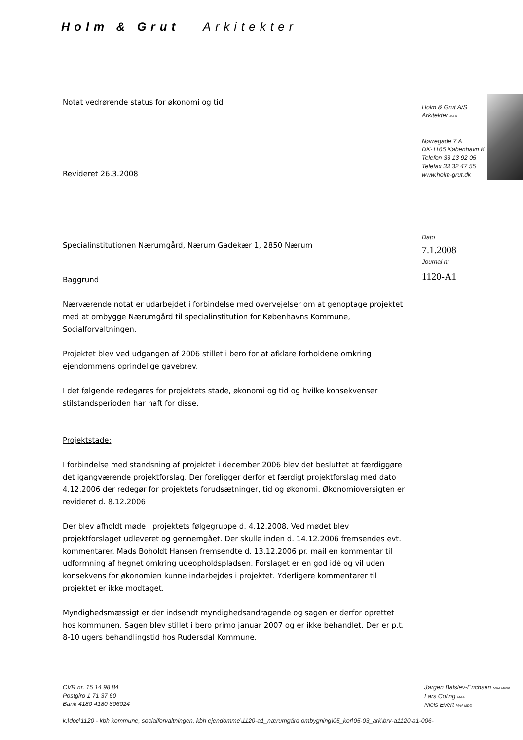Holm & Grut Arkitekter
Holm & Grut A/S
Arkitekter MAA
Nørregade 7 A
DK-1165 København K
Telefon 33 13 92 05
Telefax 33 32 47 55
www.holm-grut.dk
Dato
7.1.2008
Journal nr
1120-A1
Notat vedrørende status for økonomi og tid
Revideret 26.3.2008
Specialinstitutionen Nærumgård, Nærum Gadekær 1, 2850 Nærum
Baggrund
Nærværende notat er udarbejdet i forbindelse med overvejelser om at genoptage projektet med at ombygge Nærumgård til specialinstitution for Københavns Kommune, Socialforvaltningen.
Projektet blev ved udgangen af 2006 stillet i bero for at afklare forholdene omkring ejendommens oprindelige gavebrev.
I det følgende redegøres for projektets stade, økonomi og tid og hvilke konsekvenser stilstandsperioden har haft for disse.
Projektstade:
I forbindelse med standsning af projektet i december 2006 blev det besluttet at færdiggøre det igangværende projektforslag. Der foreligger derfor et færdigt projektforslag med dato 4.12.2006 der redegør for projektets forudsætninger, tid og økonomi. Økonomioversigten er revideret d. 8.12.2006
Der blev afholdt møde i projektets følgegruppe d. 4.12.2008. Ved mødet blev projektforslaget udleveret og gennemgået. Der skulle inden d. 14.12.2006 fremsendes evt. kommentarer. Mads Boholdt Hansen fremsendte d. 13.12.2006 pr. mail en kommentar til udformning af hegnet omkring udeopholdspladsen. Forslaget er en god idé og vil uden konsekvens for økonomien kunne indarbejdes i projektet. Yderligere kommentarer til projektet er ikke modtaget.
Myndighedsmæssigt er der indsendt myndighedsandragende og sagen er derfor oprettet hos kommunen. Sagen blev stillet i bero primo januar 2007 og er ikke behandlet. Der er p.t. 8-10 ugers behandlingstid hos Rudersdal Kommune.
CVR nr. 15 14 98 84
Postgiro 1 71 37 60
Bank 4180 4180 806024
k:\doc\1120 - kbh kommune, socialforvaltningen, kbh ejendomme\1120-a1_nærumgård ombygning\05_kor\05-03_ark\brv-a1120-a1-006-
Jørgen Balslev-Erichsen MAA MNAL
Lars Coling MAA
Niels Evert MAA MDD